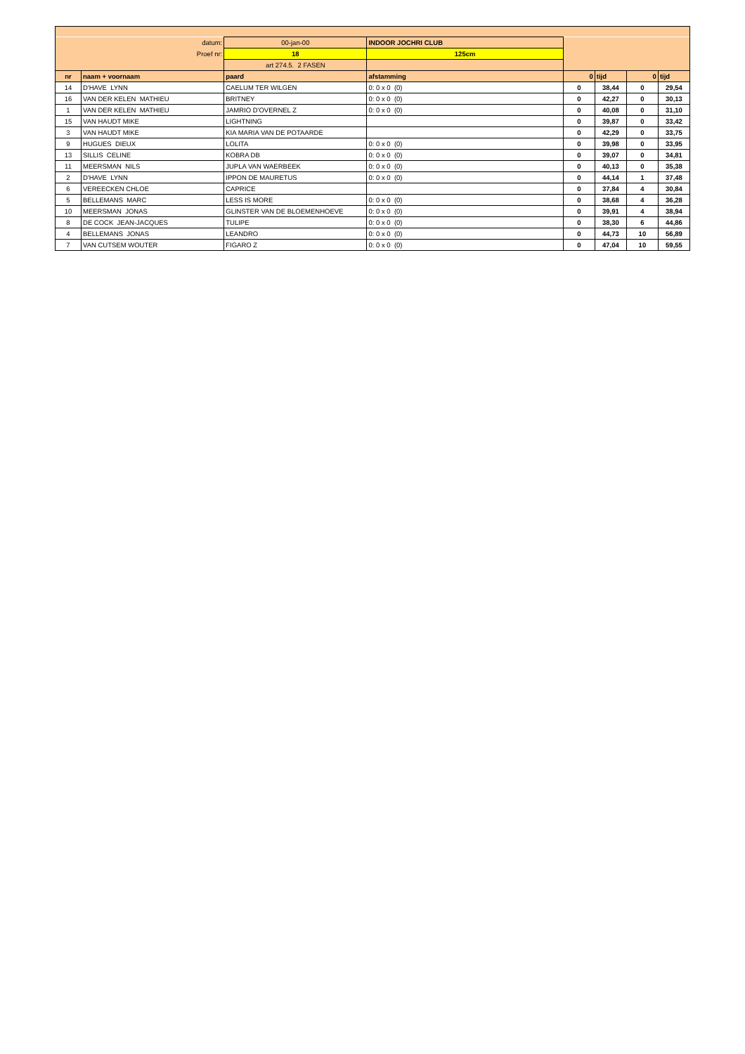| | datum: | 00-jan-00 | INDOOR JOCHRI CLUB | | | | |
| | Proef nr: | 18 | 125cm | | | | |
| | | art 274.5. 2 FASEN | | | | | |
| nr | naam + voornaam | paard | afstamming | 0 | tijd | 0 | tijd |
| 14 | D'HAVE LYNN | CAELUM TER WILGEN | 0: 0 x 0 (0) | 0 | 38,44 | 0 | 29,54 |
| 16 | VAN DER KELEN MATHIEU | BRITNEY | 0: 0 x 0 (0) | 0 | 42,27 | 0 | 30,13 |
| 1 | VAN DER KELEN MATHIEU | JAMRIO D'OVERNEL Z | 0: 0 x 0 (0) | 0 | 40,08 | 0 | 31,10 |
| 15 | VAN HAUDT MIKE | LIGHTNING | | 0 | 39,87 | 0 | 33,42 |
| 3 | VAN HAUDT MIKE | KIA MARIA VAN DE POTAARDE | | 0 | 42,29 | 0 | 33,75 |
| 9 | HUGUES DIEUX | LOLITA | 0: 0 x 0 (0) | 0 | 39,98 | 0 | 33,95 |
| 13 | SILLIS CELINE | KOBRA DB | 0: 0 x 0 (0) | 0 | 39,07 | 0 | 34,81 |
| 11 | MEERSMAN NILS | JUPLA VAN WAERBEEK | 0: 0 x 0 (0) | 0 | 40,13 | 0 | 35,38 |
| 2 | D'HAVE LYNN | IPPON DE MAURETUS | 0: 0 x 0 (0) | 0 | 44,14 | 1 | 37,48 |
| 6 | VEREECKEN CHLOE | CAPRICE | | 0 | 37,84 | 4 | 30,84 |
| 5 | BELLEMANS MARC | LESS IS MORE | 0: 0 x 0 (0) | 0 | 38,68 | 4 | 36,28 |
| 10 | MEERSMAN JONAS | GLINSTER VAN DE BLOEMENHOEVE | 0: 0 x 0 (0) | 0 | 39,91 | 4 | 38,94 |
| 8 | DE COCK JEAN-JACQUES | TULIPE | 0: 0 x 0 (0) | 0 | 38,30 | 6 | 44,86 |
| 4 | BELLEMANS JONAS | LEANDRO | 0: 0 x 0 (0) | 0 | 44,73 | 10 | 56,89 |
| 7 | VAN CUTSEM WOUTER | FIGARO Z | 0: 0 x 0 (0) | 0 | 47,04 | 10 | 59,55 |